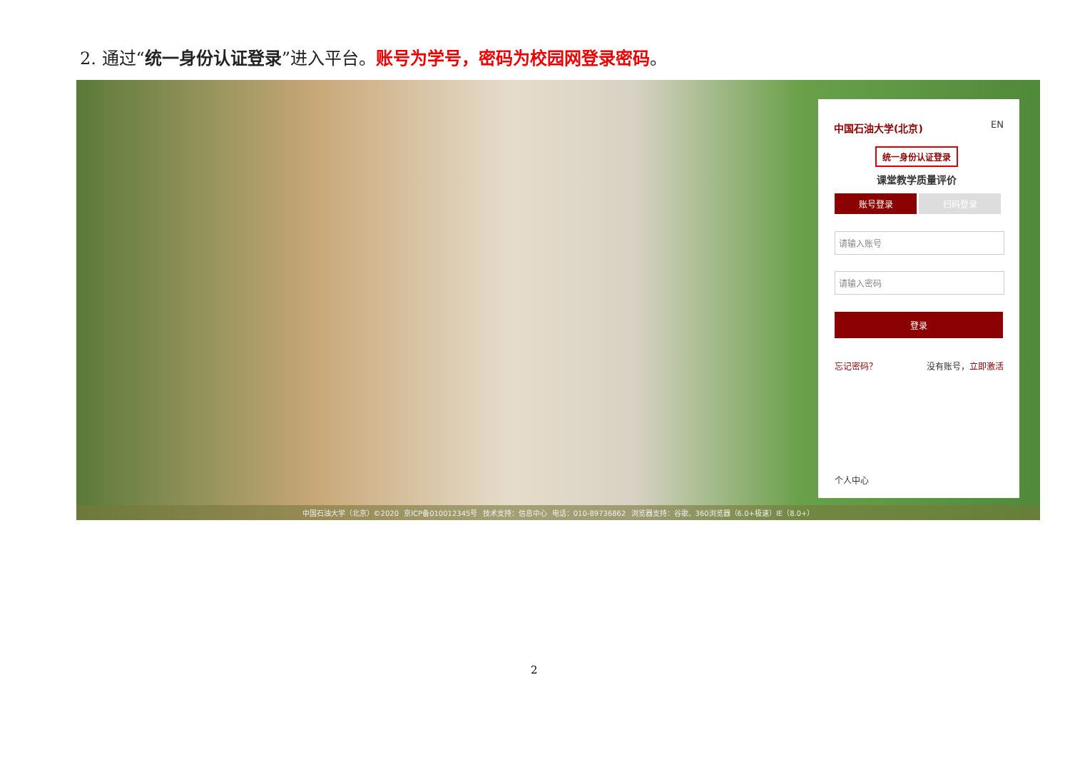2. 通过“统一身份认证登录”进入平台。账号为学号，密码为校园网登录密码。
中国石油大学(北京) EN
统一身份认证登录
课堂教学质量评价
账号登录 扫码登录
请输入账号
请输入密码
登录
忘记密码？ 没有账号，立即激活
个人中心
中国石油大学（北京）©2020 京ICP备010012345号 技术支持：信息中心 电话：010-89736862 浏览器支持：谷歌、360浏览器（6.0+极速）IE（8.0+）
2